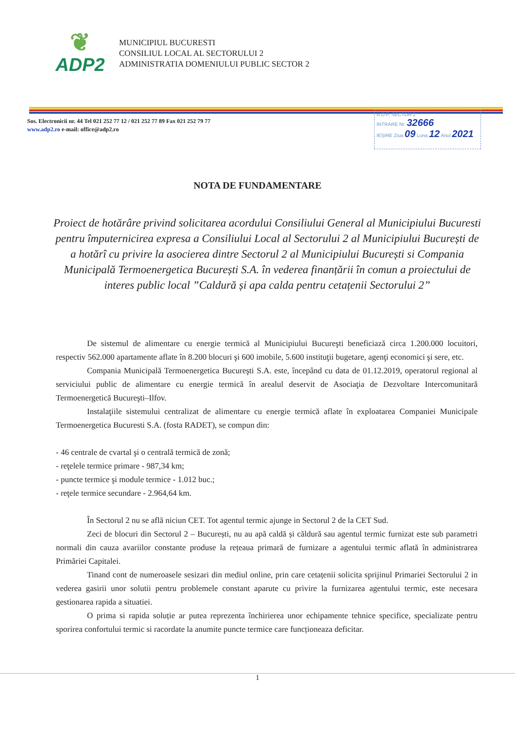❦
ADP2
MUNICIPIUL BUCURESTI
CONSILIUL LOCAL AL SECTORULUI 2
ADMINISTRATIA DOMENIULUI PUBLIC SECTOR 2
Sos. Electronicii nr. 44 Tel 021 252 77 12 / 021 252 77 89 Fax 021 252 79 77
www.adp2.ro e-mail: office@adp2.ro
A.D.P. SECTOR 2
INTRARE Nr. 32666
IEȘIRE Ziua 09 Luna 12 Anul 2021
NOTA DE FUNDAMENTARE
Proiect de hotărâre privind solicitarea acordului Consiliului General al Municipiului Bucuresti pentru împuternicirea expresa a Consiliului Local al Sectorului 2 al Municipiului București de a hotărî cu privire la asocierea dintre Sectorul 2 al Municipiului București si Compania Municipală Termoenergetica București S.A. în vederea finanțării în comun a proiectului de interes public local ”Caldură și apa calda pentru cetațenii Sectorului 2”
De sistemul de alimentare cu energie termică al Municipiului Bucureşti beneficiază circa 1.200.000 locuitori, respectiv 562.000 apartamente aflate în 8.200 blocuri şi 600 imobile, 5.600 instituţii bugetare, agenţi economici şi sere, etc.
Compania Municipală Termoenergetica Bucureşti S.A. este, începând cu data de 01.12.2019, operatorul regional al serviciului public de alimentare cu energie termică în arealul deservit de Asociaţia de Dezvoltare Intercomunitară Termoenergetică Bucureşti–Ilfov.
Instalaţiile sistemului centralizat de alimentare cu energie termică aflate în exploatarea Companiei Municipale Termoenergetica Bucuresti S.A. (fosta RADET), se compun din:
- 46 centrale de cvartal şi o centrală termică de zonă;
- reţelele termice primare - 987,34 km;
- puncte termice şi module termice - 1.012 buc.;
- reţele termice secundare - 2.964,64 km.
În Sectorul 2 nu se află niciun CET. Tot agentul termic ajunge in Sectorul 2 de la CET Sud.
Zeci de blocuri din Sectorul 2 – București, nu au apă caldă și căldură sau agentul termic furnizat este sub parametri normali din cauza avariilor constante produse la rețeaua primară de furnizare a agentului termic aflată în administrarea Primăriei Capitalei.
Tinand cont de numeroasele sesizari din mediul online, prin care cetațenii solicita sprijinul Primariei Sectorului 2 in vederea gasirii unor solutii pentru problemele constant aparute cu privire la furnizarea agentului termic, este necesara gestionarea rapida a situatiei.
O prima si rapida soluție ar putea reprezenta închirierea unor echipamente tehnice specifice, specializate pentru sporirea confortului termic si racordate la anumite puncte termice care funcționeaza deficitar.
1